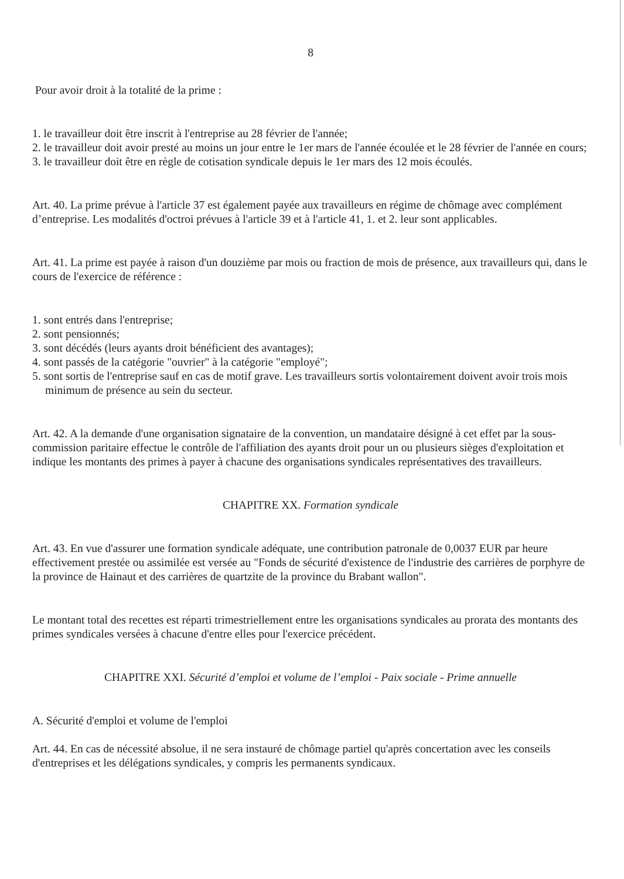8
Pour avoir droit à la totalité de la prime :
1. le travailleur doit être inscrit à l'entreprise au 28 février de l'année;
2. le travailleur doit avoir presté au moins un jour entre le 1er mars de l'année écoulée et le 28 février de l'année en cours;
3. le travailleur doit être en règle de cotisation syndicale depuis le 1er mars des 12 mois écoulés.
Art. 40. La prime prévue à l'article 37 est également payée aux travailleurs en régime de chômage avec complément d’entreprise. Les modalités d'octroi prévues à l'article 39 et à l'article 41, 1. et 2. leur sont applicables.
Art. 41. La prime est payée à raison d'un douzième par mois ou fraction de mois de présence, aux travailleurs qui, dans le cours de l'exercice de référence :
1. sont entrés dans l'entreprise;
2. sont pensionnés;
3. sont décédés (leurs ayants droit bénéficient des avantages);
4. sont passés de la catégorie "ouvrier" à la catégorie "employé";
5. sont sortis de l'entreprise sauf en cas de motif grave. Les travailleurs sortis volontairement doivent avoir trois mois minimum de présence au sein du secteur.
Art. 42. A la demande d'une organisation signataire de la convention, un mandataire désigné à cet effet par la sous-commission paritaire effectue le contrôle de l'affiliation des ayants droit pour un ou plusieurs sièges d'exploitation et indique les montants des primes à payer à chacune des organisations syndicales représentatives des travailleurs.
CHAPITRE XX. Formation syndicale
Art. 43. En vue d'assurer une formation syndicale adéquate, une contribution patronale de 0,0037 EUR par heure effectivement prestée ou assimilée est versée au "Fonds de sécurité d'existence de l'industrie des carrières de porphyre de la province de Hainaut et des carrières de quartzite de la province du Brabant wallon".
Le montant total des recettes est réparti trimestriellement entre les organisations syndicales au prorata des montants des primes syndicales versées à chacune d'entre elles pour l'exercice précédent.
CHAPITRE XXI. Sécurité d’emploi et volume de l’emploi - Paix sociale - Prime annuelle
A. Sécurité d'emploi et volume de l'emploi
Art. 44. En cas de nécessité absolue, il ne sera instauré de chômage partiel qu'après concertation avec les conseils d'entreprises et les délégations syndicales, y compris les permanents syndicaux.